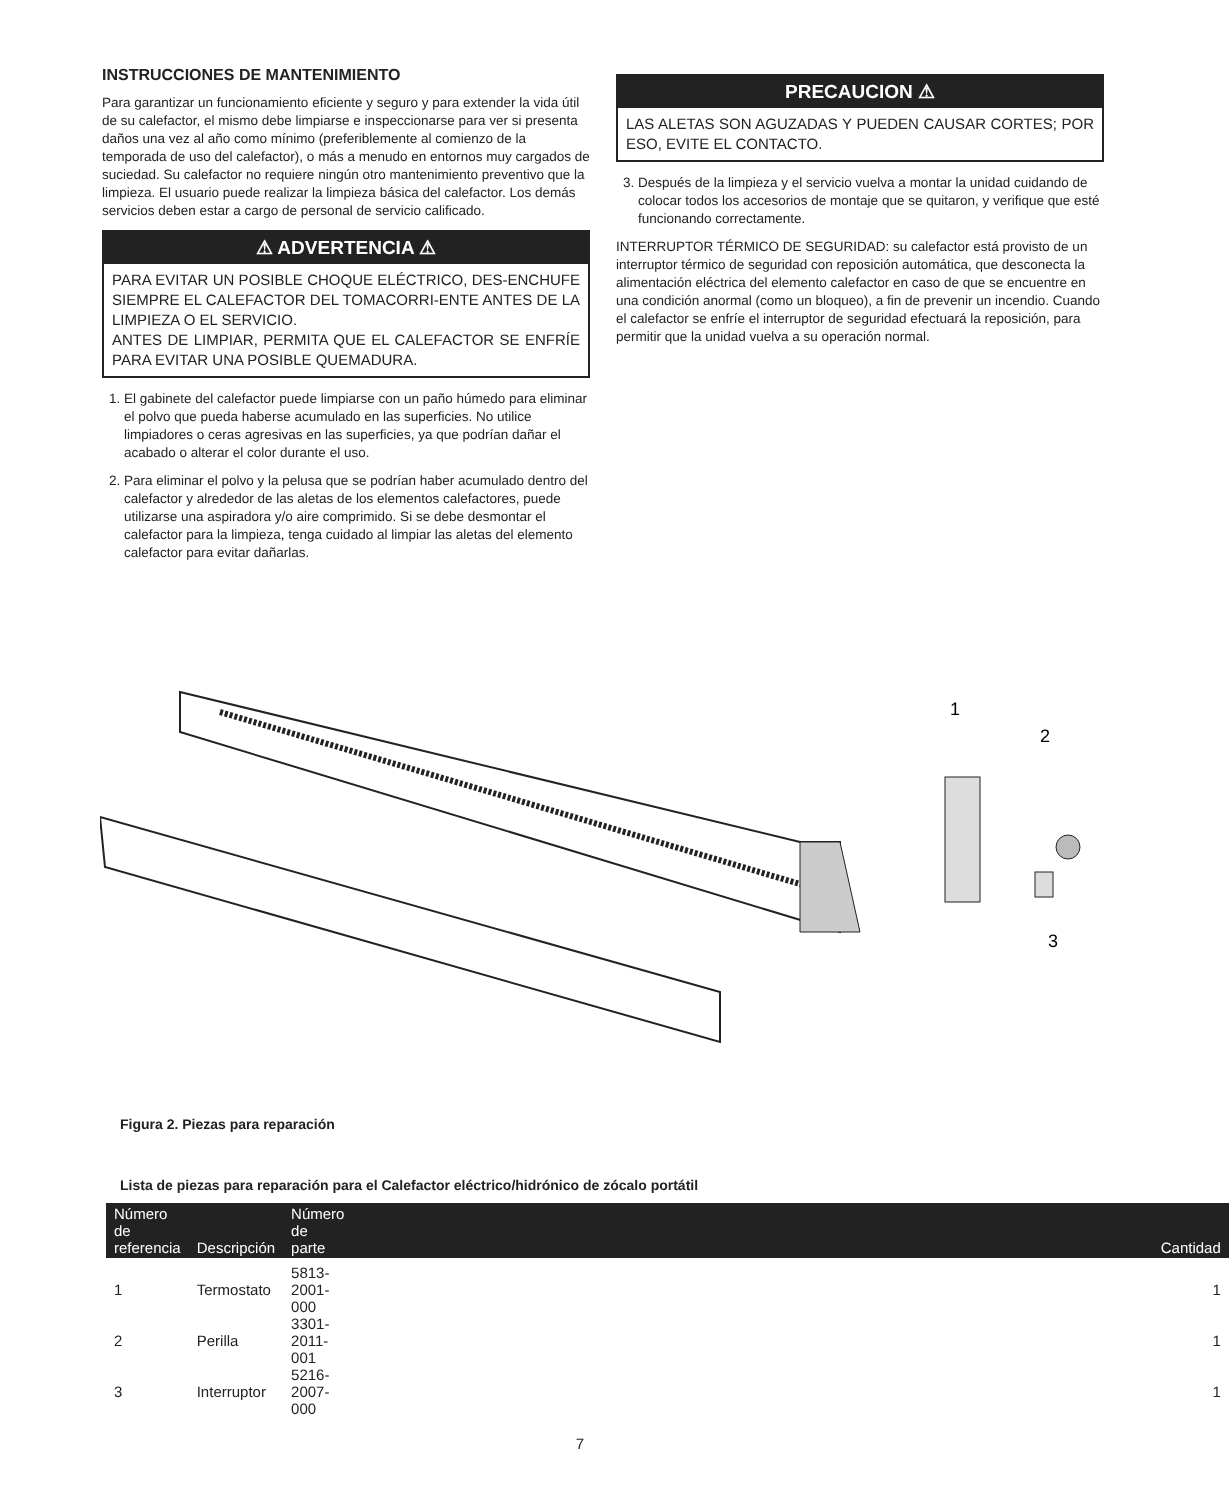INSTRUCCIONES DE MANTENIMIENTO
Para garantizar un funcionamiento eficiente y seguro y para extender la vida útil de su calefactor, el mismo debe limpiarse e inspeccionarse para ver si presenta daños una vez al año como mínimo (preferiblemente al comienzo de la temporada de uso del calefactor), o más a menudo en entornos muy cargados de suciedad. Su calefactor no requiere ningún otro mantenimiento preventivo que la limpieza. El usuario puede realizar la limpieza básica del calefactor. Los demás servicios deben estar a cargo de personal de servicio calificado.
⚠ ADVERTENCIA ⚠
PARA EVITAR UN POSIBLE CHOQUE ELÉCTRICO, DES-ENCHUFE SIEMPRE EL CALEFACTOR DEL TOMACORRI-ENTE ANTES DE LA LIMPIEZA O EL SERVICIO.
ANTES DE LIMPIAR, PERMITA QUE EL CALEFACTOR SE ENFRÍE PARA EVITAR UNA POSIBLE QUEMADURA.
1. El gabinete del calefactor puede limpiarse con un paño húmedo para eliminar el polvo que pueda haberse acumulado en las superficies. No utilice limpiadores o ceras agresivas en las superficies, ya que podrían dañar el acabado o alterar el color durante el uso.
2. Para eliminar el polvo y la pelusa que se podrían haber acumulado dentro del calefactor y alrededor de las aletas de los elementos calefactores, puede utilizarse una aspiradora y/o aire comprimido. Si se debe desmontar el calefactor para la limpieza, tenga cuidado al limpiar las aletas del elemento calefactor para evitar dañarlas.
PRECAUCION ⚠
LAS ALETAS SON AGUZADAS Y PUEDEN CAUSAR CORTES; POR ESO, EVITE EL CONTACTO.
3. Después de la limpieza y el servicio vuelva a montar la unidad cuidando de colocar todos los accesorios de montaje que se quitaron, y verifique que esté funcionando correctamente.
INTERRUPTOR TÉRMICO DE SEGURIDAD: su calefactor está provisto de un interruptor térmico de seguridad con reposición automática, que desconecta la alimentación eléctrica del elemento calefactor en caso de que se encuentre en una condición anormal (como un bloqueo), a fin de prevenir un incendio. Cuando el calefactor se enfríe el interruptor de seguridad efectuará la reposición, para permitir que la unidad vuelva a su operación normal.
1
2
3
Figura 2. Piezas para reparación
Lista de piezas para reparación para el Calefactor eléctrico/hidrónico de zócalo portátil
| Número de referencia | Descripción | Número de parte | Cantidad |
| --- | --- | --- | --- |
| 1 | Termostato | 5813-2001-000 | 1 |
| 2 | Perilla | 3301-2011-001 | 1 |
| 3 | Interruptor | 5216-2007-000 | 1 |
7